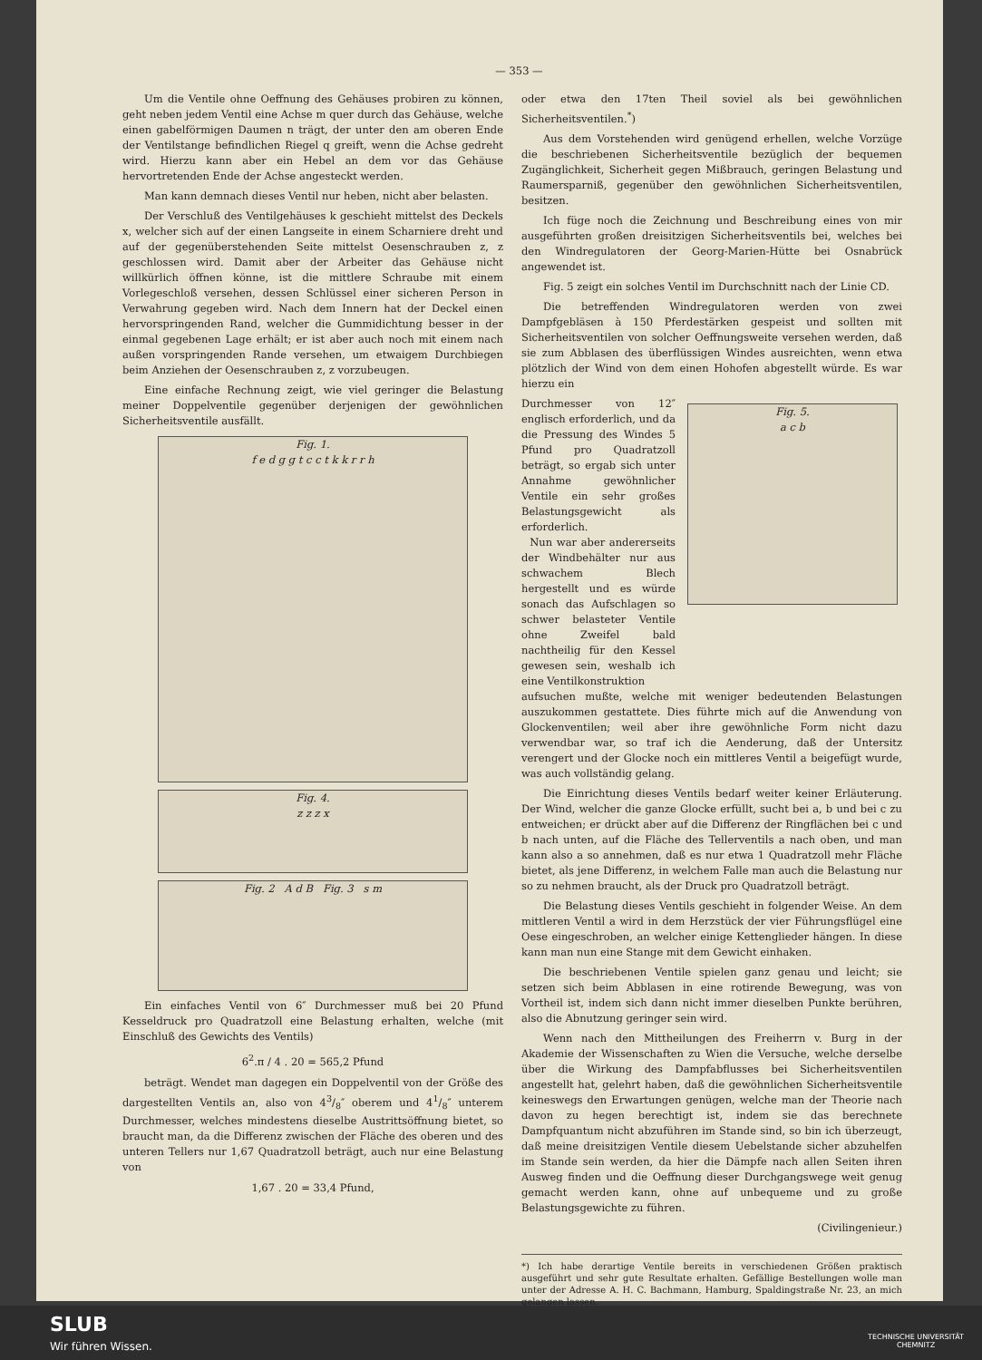— 353 —
Um die Ventile ohne Oeffnung des Gehäuses probiren zu können, geht neben jedem Ventil eine Achse m quer durch das Gehäuse, welche einen gabelförmigen Daumen n trägt, der unter den am oberen Ende der Ventilstange befindlichen Riegel q greift, wenn die Achse gedreht wird. Hierzu kann aber ein Hebel an dem vor das Gehäuse hervortretenden Ende der Achse angesteckt werden.
Man kann demnach dieses Ventil nur heben, nicht aber belasten.
Der Verschluß des Ventilgehäuses k geschieht mittelst des Deckels x, welcher sich auf der einen Langseite in einem Scharniere dreht und auf der gegenüberstehenden Seite mittelst Oesenschrauben z, z geschlossen wird. Damit aber der Arbeiter das Gehäuse nicht willkürlich öffnen könne, ist die mittlere Schraube mit einem Vorlegeschloß versehen, dessen Schlüssel einer sicheren Person in Verwahrung gegeben wird. Nach dem Innern hat der Deckel einen hervorspringenden Rand, welcher die Gummidichtung besser in der einmal gegebenen Lage erhält; er ist aber auch noch mit einem nach außen vorspringenden Rande versehen, um etwaigem Durchbiegen beim Anziehen der Oesenschrauben z, z vorzubeugen.
Eine einfache Rechnung zeigt, wie viel geringer die Belastung meiner Doppelventile gegenüber derjenigen der gewöhnlichen Sicherheitsventile ausfällt.
Fig. 1.
f e d g g t c c t k k r r h
Fig. 4.
z z z x
Fig. 2 A d B Fig. 3 s m
Ein einfaches Ventil von 6″ Durchmesser muß bei 20 Pfund Kesseldruck pro Quadratzoll eine Belastung erhalten, welche (mit Einschluß des Gewichts des Ventils)
6<sup>2</sup>.π / 4 . 20 = 565,2 Pfund
beträgt. Wendet man dagegen ein Doppelventil von der Größe des dargestellten Ventils an, also von 43/8″ oberem und 41/8″ unterem Durchmesser, welches mindestens dieselbe Austrittsöffnung bietet, so braucht man, da die Differenz zwischen der Fläche des oberen und des unteren Tellers nur 1,67 Quadratzoll beträgt, auch nur eine Belastung von
1,67 . 20 = 33,4 Pfund,
oder etwa den 17ten Theil soviel als bei gewöhnlichen Sicherheitsventilen.<sup>*</sup>)
Aus dem Vorstehenden wird genügend erhellen, welche Vorzüge die beschriebenen Sicherheitsventile bezüglich der bequemen Zugänglichkeit, Sicherheit gegen Mißbrauch, geringen Belastung und Raumersparniß, gegenüber den gewöhnlichen Sicherheitsventilen, besitzen.
Ich füge noch die Zeichnung und Beschreibung eines von mir ausgeführten großen dreisitzigen Sicherheitsventils bei, welches bei den Windregulatoren der Georg-Marien-Hütte bei Osnabrück angewendet ist.
Fig. 5 zeigt ein solches Ventil im Durchschnitt nach der Linie CD.
Die betreffenden Windregulatoren werden von zwei Dampfgebläsen à 150 Pferdestärken gespeist und sollten mit Sicherheitsventilen von solcher Oeffnungsweite versehen werden, daß sie zum Abblasen des überflüssigen Windes ausreichten, wenn etwa plötzlich der Wind von dem einen Hohofen abgestellt würde. Es war hierzu ein
Durchmesser von 12″ englisch erforderlich, und da die Pressung des Windes 5 Pfund pro Quadratzoll beträgt, so ergab sich unter Annahme gewöhnlicher Ventile ein sehr großes Belastungsgewicht als erforderlich.
Nun war aber andererseits der Windbehälter nur aus schwachem Blech hergestellt und es würde sonach das Aufschlagen so schwer belasteter Ventile ohne Zweifel bald nachtheilig für den Kessel gewesen sein, weshalb ich eine Ventilkonstruktion
Fig. 5.
a c b
aufsuchen mußte, welche mit weniger bedeutenden Belastungen auszukommen gestattete. Dies führte mich auf die Anwendung von Glockenventilen; weil aber ihre gewöhnliche Form nicht dazu verwendbar war, so traf ich die Aenderung, daß der Untersitz verengert und der Glocke noch ein mittleres Ventil a beigefügt wurde, was auch vollständig gelang.
Die Einrichtung dieses Ventils bedarf weiter keiner Erläuterung. Der Wind, welcher die ganze Glocke erfüllt, sucht bei a, b und bei c zu entweichen; er drückt aber auf die Differenz der Ringflächen bei c und b nach unten, auf die Fläche des Tellerventils a nach oben, und man kann also a so annehmen, daß es nur etwa 1 Quadratzoll mehr Fläche bietet, als jene Differenz, in welchem Falle man auch die Belastung nur so zu nehmen braucht, als der Druck pro Quadratzoll beträgt.
Die Belastung dieses Ventils geschieht in folgender Weise. An dem mittleren Ventil a wird in dem Herzstück der vier Führungsflügel eine Oese eingeschroben, an welcher einige Kettenglieder hängen. In diese kann man nun eine Stange mit dem Gewicht einhaken.
Die beschriebenen Ventile spielen ganz genau und leicht; sie setzen sich beim Abblasen in eine rotirende Bewegung, was von Vortheil ist, indem sich dann nicht immer dieselben Punkte berühren, also die Abnutzung geringer sein wird.
Wenn nach den Mittheilungen des Freiherrn v. Burg in der Akademie der Wissenschaften zu Wien die Versuche, welche derselbe über die Wirkung des Dampfabflusses bei Sicherheitsventilen angestellt hat, gelehrt haben, daß die gewöhnlichen Sicherheitsventile keineswegs den Erwartungen genügen, welche man der Theorie nach davon zu hegen berechtigt ist, indem sie das berechnete Dampfquantum nicht abzuführen im Stande sind, so bin ich überzeugt, daß meine dreisitzigen Ventile diesem Uebelstande sicher abzuhelfen im Stande sein werden, da hier die Dämpfe nach allen Seiten ihren Ausweg finden und die Oeffnung dieser Durchgangswege weit genug gemacht werden kann, ohne auf unbequeme und zu große Belastungsgewichte zu führen.
(Civilingenieur.)
*) Ich habe derartige Ventile bereits in verschiedenen Größen praktisch ausgeführt und sehr gute Resultate erhalten. Gefällige Bestellungen wolle man unter der Adresse A. H. C. Bachmann, Hamburg, Spaldingstraße Nr. 23, an mich gelangen lassen.
SLUB
Wir führen Wissen.
TECHNISCHE UNIVERSITÄT
CHEMNITZ